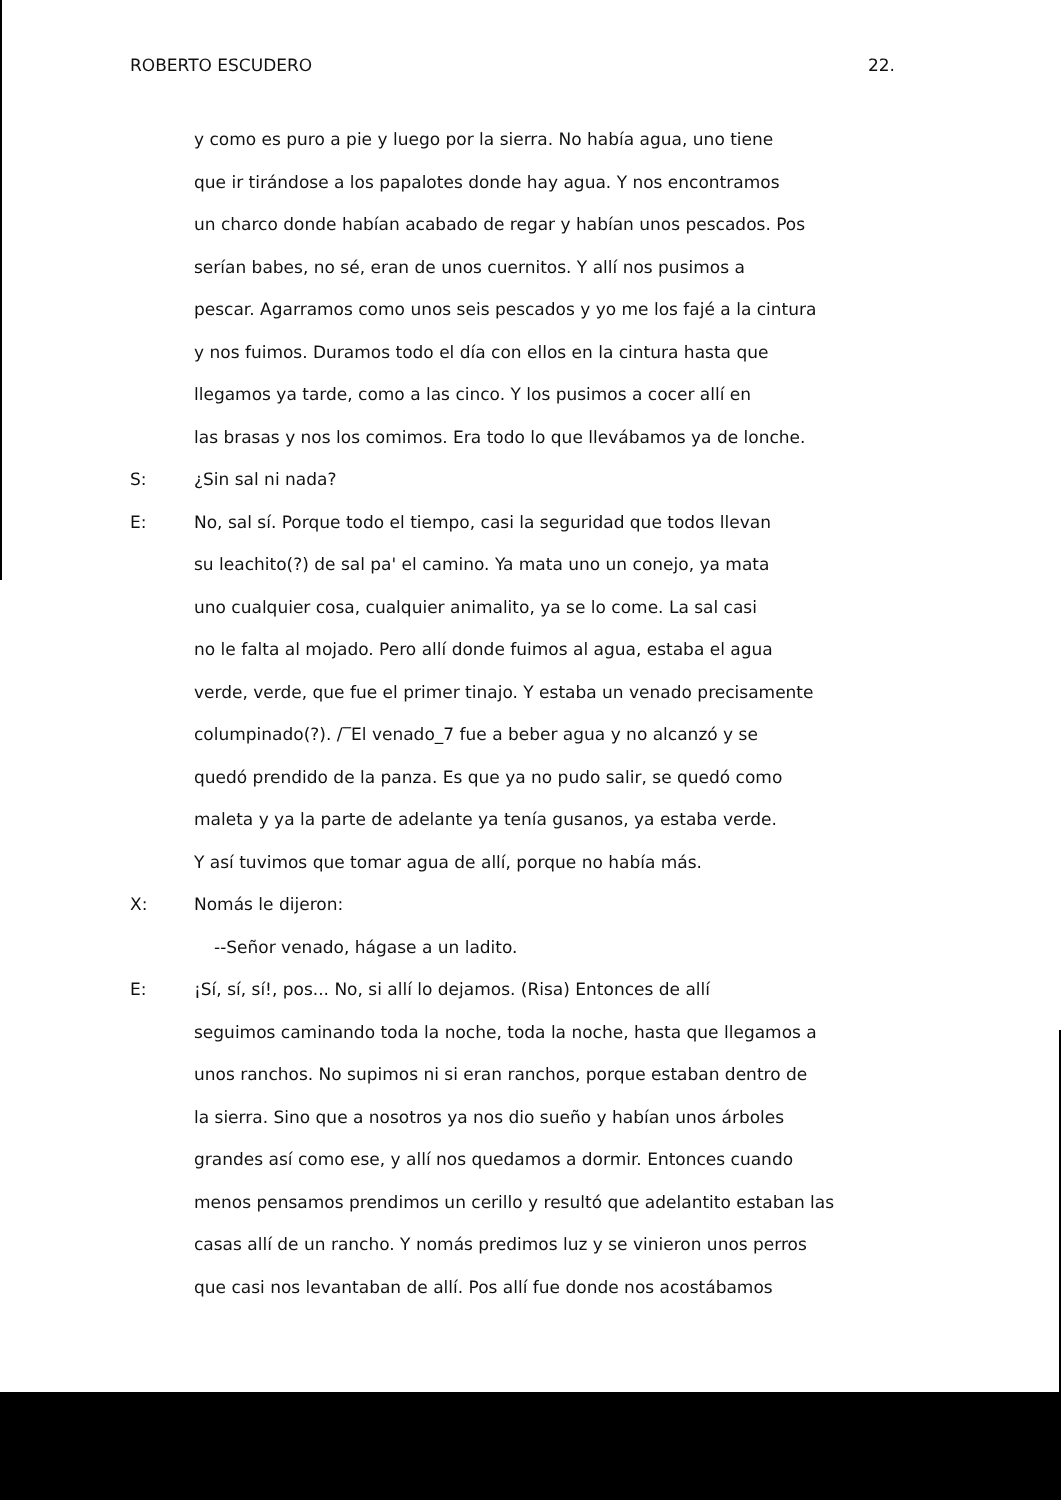ROBERTO ESCUDERO 22.
y como es puro a pie y luego por la sierra. No había agua, uno tiene
que ir tirándose a los papalotes donde hay agua. Y nos encontramos
un charco donde habían acabado de regar y habían unos pescados. Pos
serían babes, no sé, eran de unos cuernitos. Y allí nos pusimos a
pescar. Agarramos como unos seis pescados y yo me los fajé a la cintura
y nos fuimos. Duramos todo el día con ellos en la cintura hasta que
llegamos ya tarde, como a las cinco. Y los pusimos a cocer allí en
las brasas y nos los comimos. Era todo lo que llevábamos ya de lonche.
S: ¿Sin sal ni nada?
E: No, sal sí. Porque todo el tiempo, casi la seguridad que todos llevan
su leachito(?) de sal pa' el camino. Ya mata uno un conejo, ya mata
uno cualquier cosa, cualquier animalito, ya se lo come. La sal casi
no le falta al mojado. Pero allí donde fuimos al agua, estaba el agua
verde, verde, que fue el primer tinajo. Y estaba un venado precisamente
columpinado(?). /‾El venado_7 fue a beber agua y no alcanzó y se
quedó prendido de la panza. Es que ya no pudo salir, se quedó como
maleta y ya la parte de adelante ya tenía gusanos, ya estaba verde.
Y así tuvimos que tomar agua de allí, porque no había más.
X: Nomás le dijeron:
--Señor venado, hágase a un ladito.
E: ¡Sí, sí, sí!, pos... No, si allí lo dejamos. (Risa) Entonces de allí
seguimos caminando toda la noche, toda la noche, hasta que llegamos a
unos ranchos. No supimos ni si eran ranchos, porque estaban dentro de
la sierra. Sino que a nosotros ya nos dio sueño y habían unos árboles
grandes así como ese, y allí nos quedamos a dormir. Entonces cuando
menos pensamos prendimos un cerillo y resultó que adelantito estaban las
casas allí de un rancho. Y nomás predimos luz y se vinieron unos perros
que casi nos levantaban de allí. Pos allí fue donde nos acostábamos